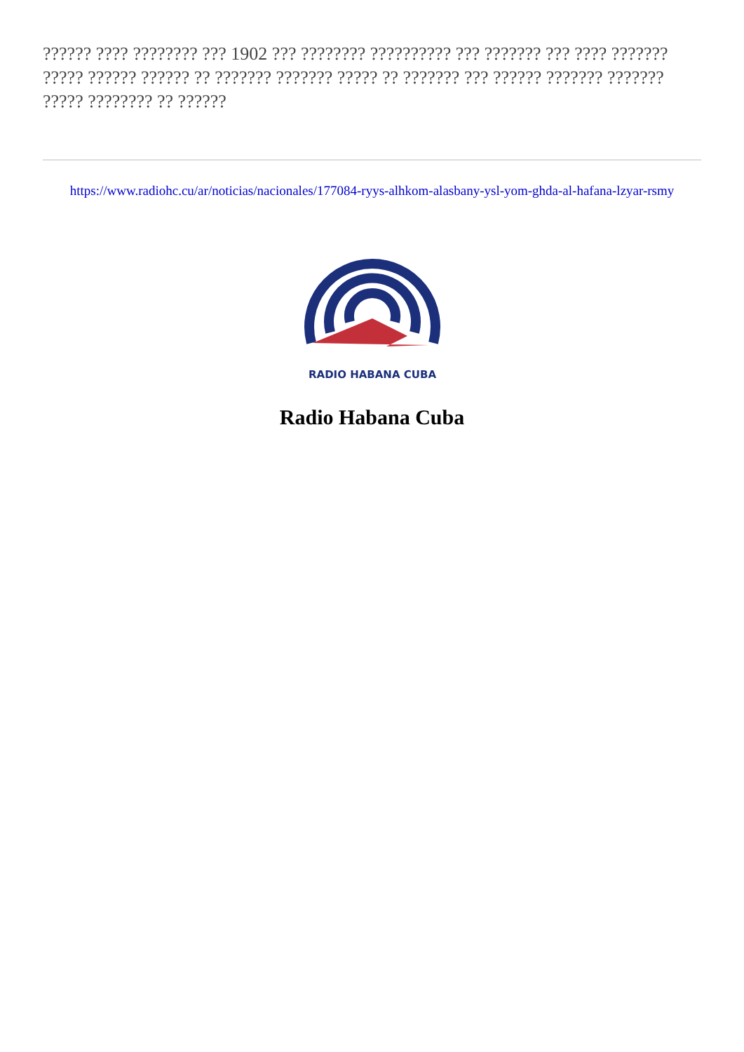?????? ???? ???????? ??? 1902 ??? ???????? ?????????? ??? ??????? ??? ???? ??????? ????? ?????? ?????? ?? ??????? ??????? ????? ?? ??????? ??? ?????? ??????? ??????? ????? ???????? ?? ??????
https://www.radiohc.cu/ar/noticias/nacionales/177084-ryys-alhkom-alasbany-ysl-yom-ghda-al-hafana-lzyar-rsmy
RADIO HABANA CUBA
Radio Habana Cuba